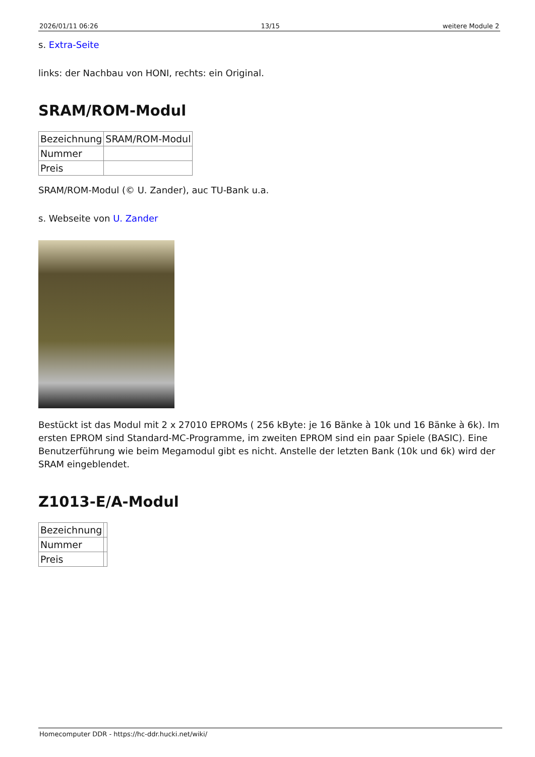2026/01/11 06:26 13/15 weitere Module 2
s. Extra-Seite
links: der Nachbau von HONI, rechts: ein Original.
SRAM/ROM-Modul
| Bezeichnung | SRAM/ROM-Modul |
| Nummer | |
| Preis | |
SRAM/ROM-Modul (© U. Zander), auc TU-Bank u.a.
s. Webseite von U. Zander
Bestückt ist das Modul mit 2 x 27010 EPROMs ( 256 kByte: je 16 Bänke à 10k und 16 Bänke à 6k). Im ersten EPROM sind Standard-MC-Programme, im zweiten EPROM sind ein paar Spiele (BASIC). Eine Benutzerführung wie beim Megamodul gibt es nicht. Anstelle der letzten Bank (10k und 6k) wird der SRAM eingeblendet.
Z1013-E/A-Modul
| Bezeichnung | |
| Nummer | |
| Preis | |
Homecomputer DDR - https://hc-ddr.hucki.net/wiki/